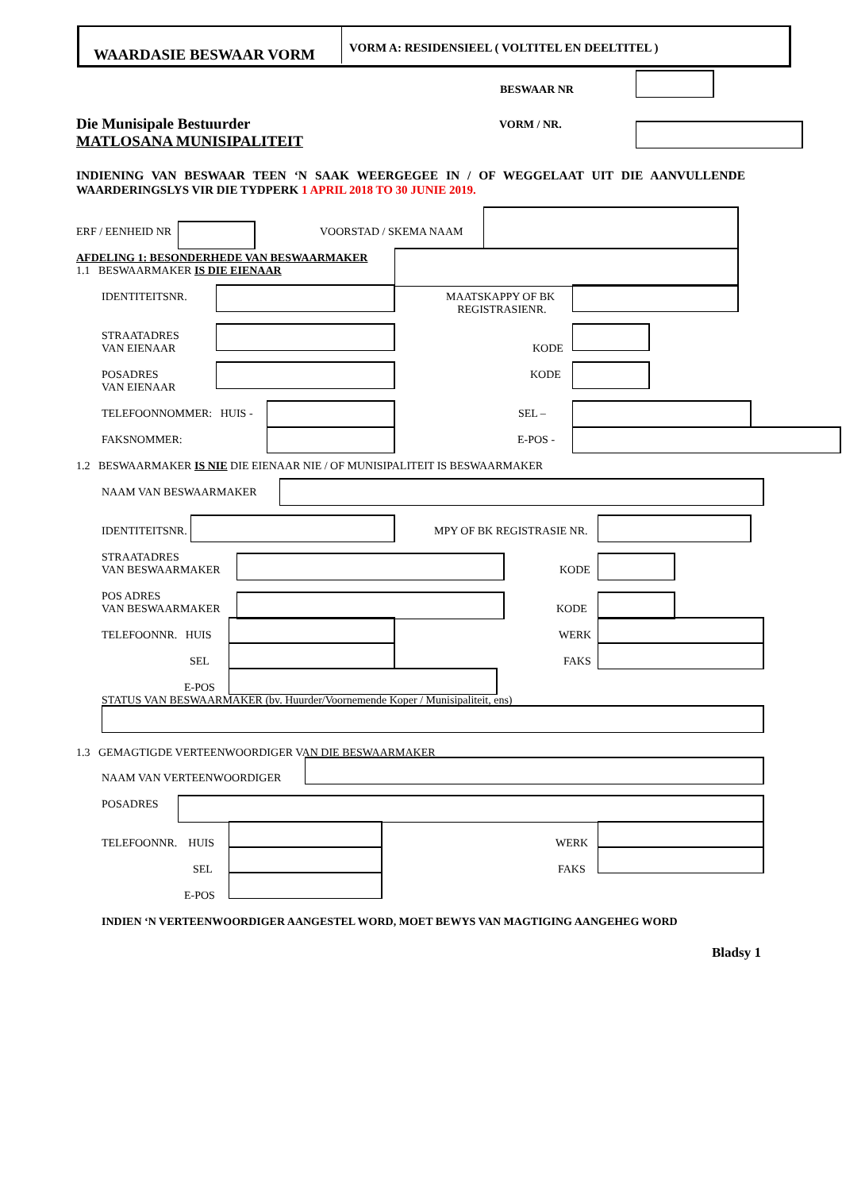WAARDASIE BESWAAR VORM VORM A: RESIDENSIEEL ( VOLTITEL EN DEELTITEL )
BESWAAR NR
Die Munisipale Bestuurder
MATLOSANA MUNISIPALITEIT
VORM / NR.
INDIENING VAN BESWAAR TEEN ‘N SAAK WEERGEGEE IN / OF WEGGELAAT UIT DIE AANVULLENDE
WAARDERINGSLYS VIR DIE TYDPERK 1 APRIL 2018 TO 30 JUNIE 2019.
ERF / EENHEID NR VOORSTAD / SKEMA NAAM
AFDELING 1: BESONDERHEDE VAN BESWAARMAKER
1.1 BESWAARMAKER IS DIE EIENAAR
IDENTITEITSNR.
MAATSKAPPY OF BK
REGISTRASIENR.
STRAATADRES
VAN EIENAAR
KODE
POSADRES
VAN EIENAAR
KODE
TELEFOONNOMMER: HUIS - SEL –
FAKSNOMMER: E-POS -
1.2 BESWAARMAKER IS NIE DIE EIENAAR NIE / OF MUNISIPALITEIT IS BESWAARMAKER
NAAM VAN BESWAARMAKER
IDENTITEITSNR. MPY OF BK REGISTRASIE NR.
STRAATADRES
VAN BESWAARMAKER
KODE
POS ADRES
VAN BESWAARMAKER
KODE
TELEFOONNR. HUIS WERK
SEL FAKS
E-POS
STATUS VAN BESWAARMAKER (bv. Huurder/Voornemende Koper / Munisipaliteit, ens)
1.3 GEMAGTIGDE VERTEENWOORDIGER VAN DIE BESWAARMAKER
NAAM VAN VERTEENWOORDIGER
POSADRES
TELEFOONNR. HUIS WERK
SEL FAKS
E-POS
INDIEN ‘N VERTEENWOORDIGER AANGESTEL WORD, MOET BEWYS VAN MAGTIGING AANGEHEG WORD
Bladsy 1